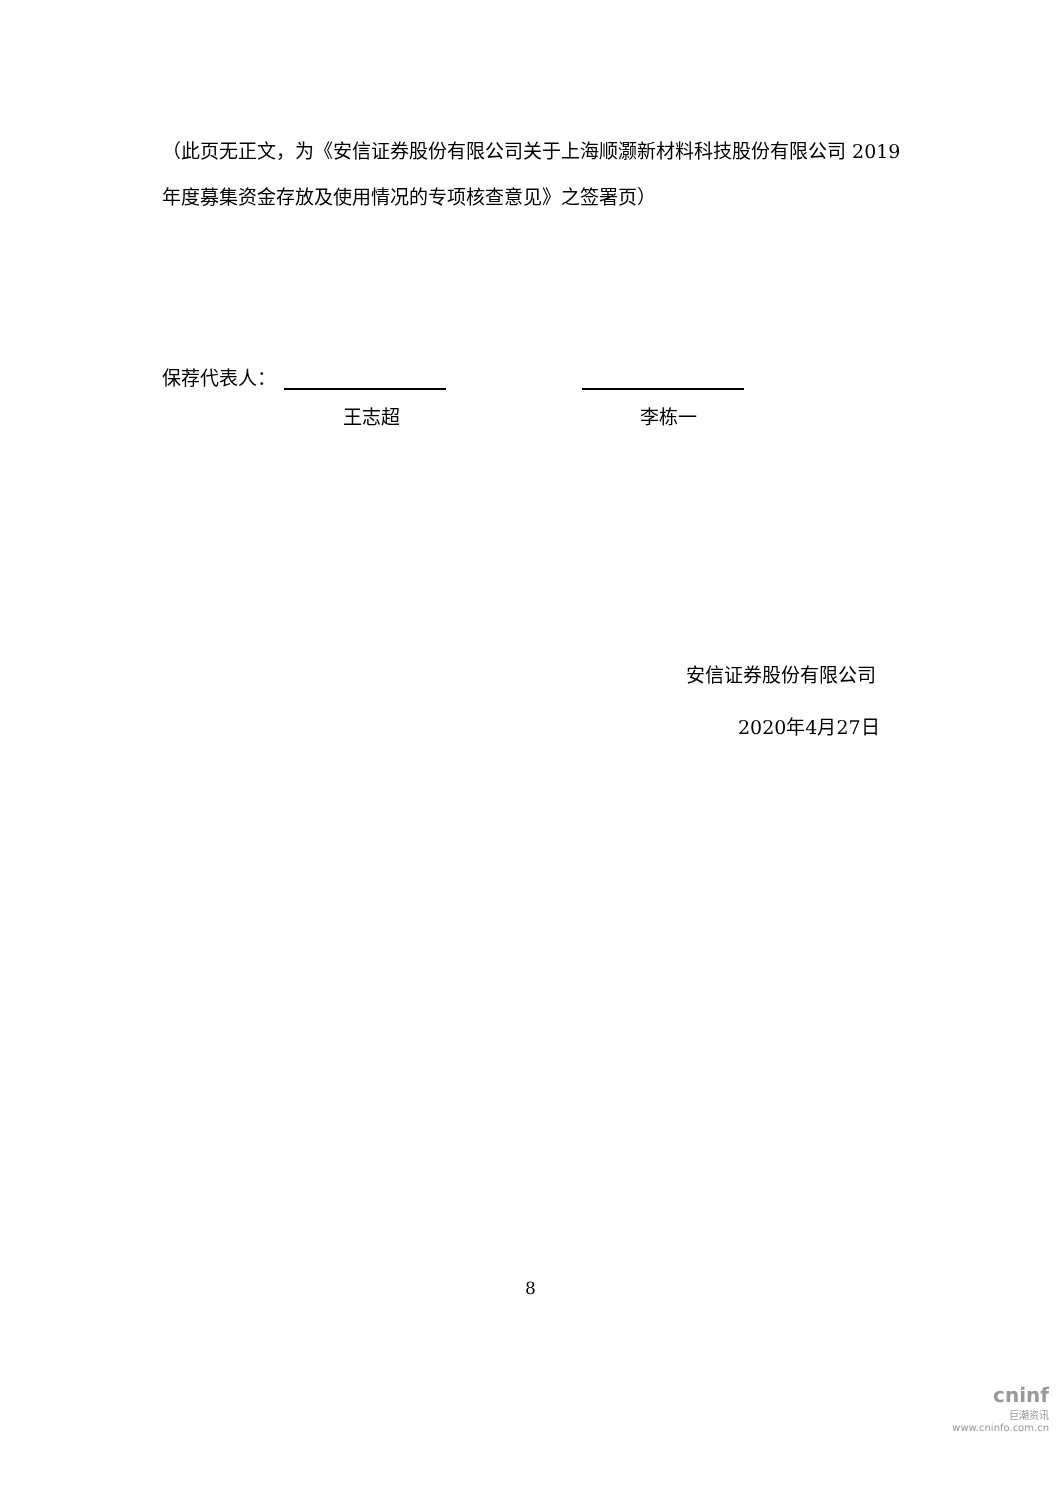（此页无正文，为《安信证券股份有限公司关于上海顺灏新材料科技股份有限公司 2019 年度募集资金存放及使用情况的专项核查意见》之签署页）
保荐代表人：
王志超 李栋一
安信证券股份有限公司
2020年4月27日
8
cninf
巨潮资讯
www.cninfo.com.cn